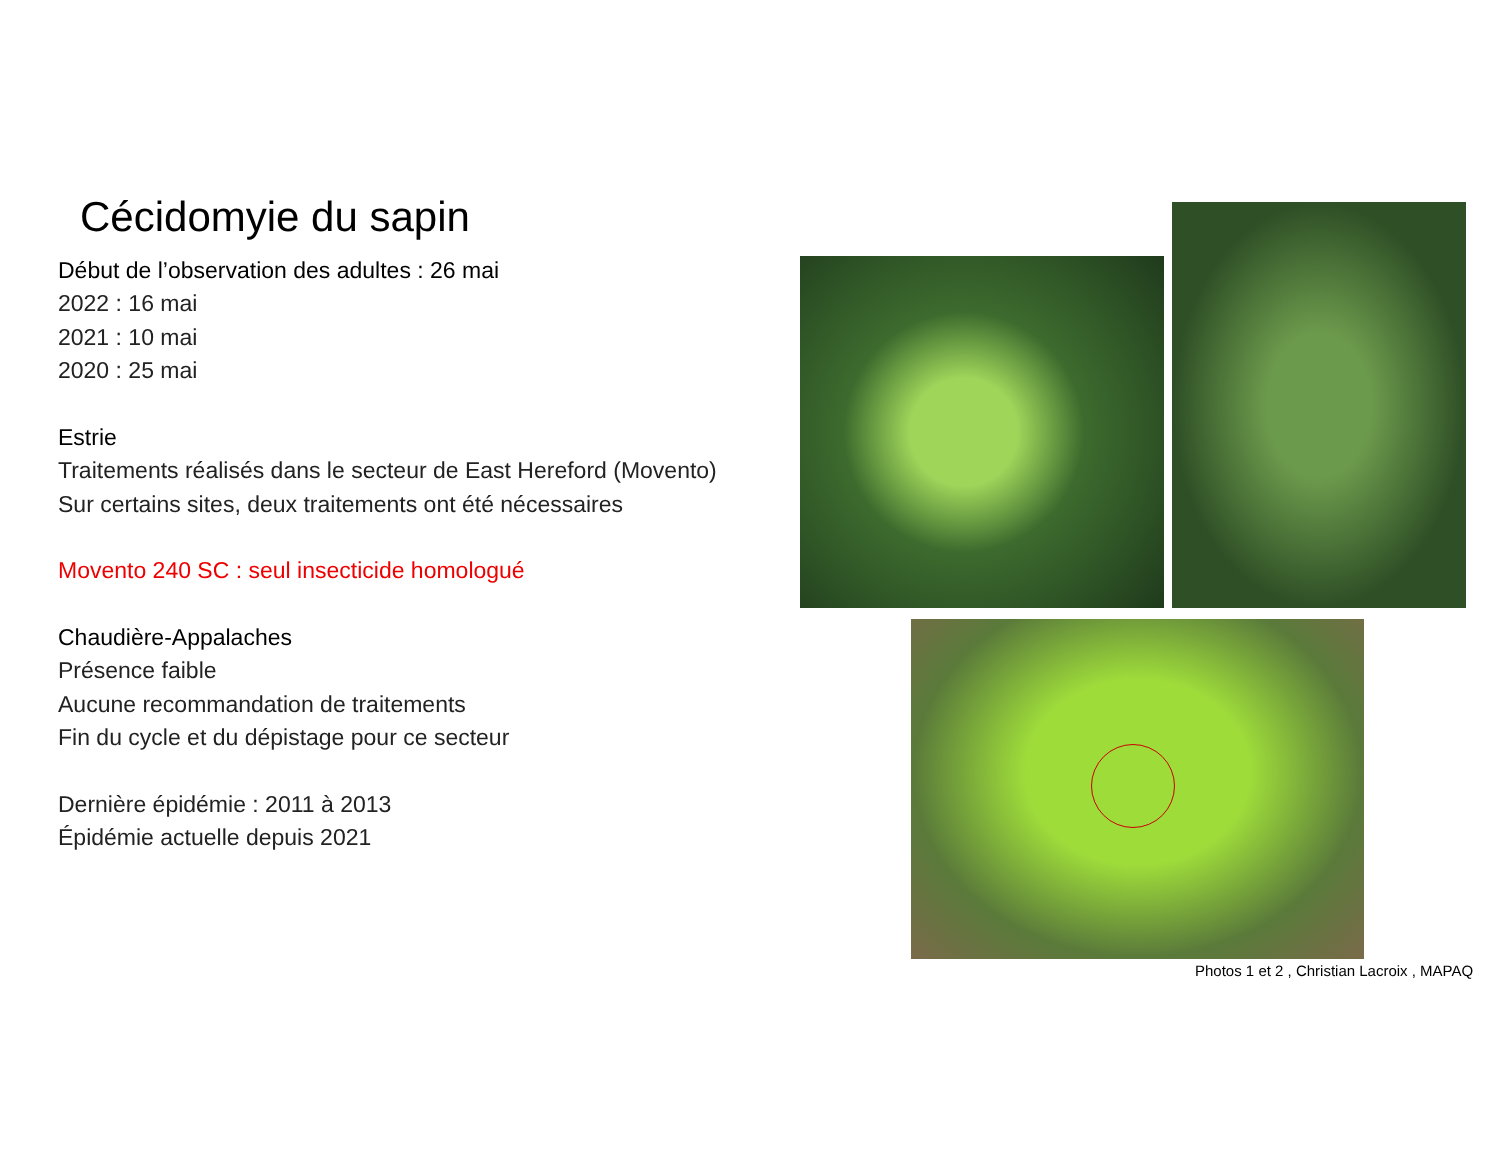Cécidomyie du sapin
Début de l’observation des adultes : 26 mai
2022 : 16 mai
2021 : 10 mai
2020 : 25 mai
Estrie
Traitements réalisés dans le secteur de East Hereford (Movento)
Sur certains sites, deux traitements ont été nécessaires
Movento 240 SC : seul insecticide homologué
Chaudière-Appalaches
Présence faible
Aucune recommandation de traitements
Fin du cycle et du dépistage pour ce secteur
Dernière épidémie : 2011 à 2013
Épidémie actuelle depuis 2021
Photos 1 et 2 , Christian Lacroix , MAPAQ